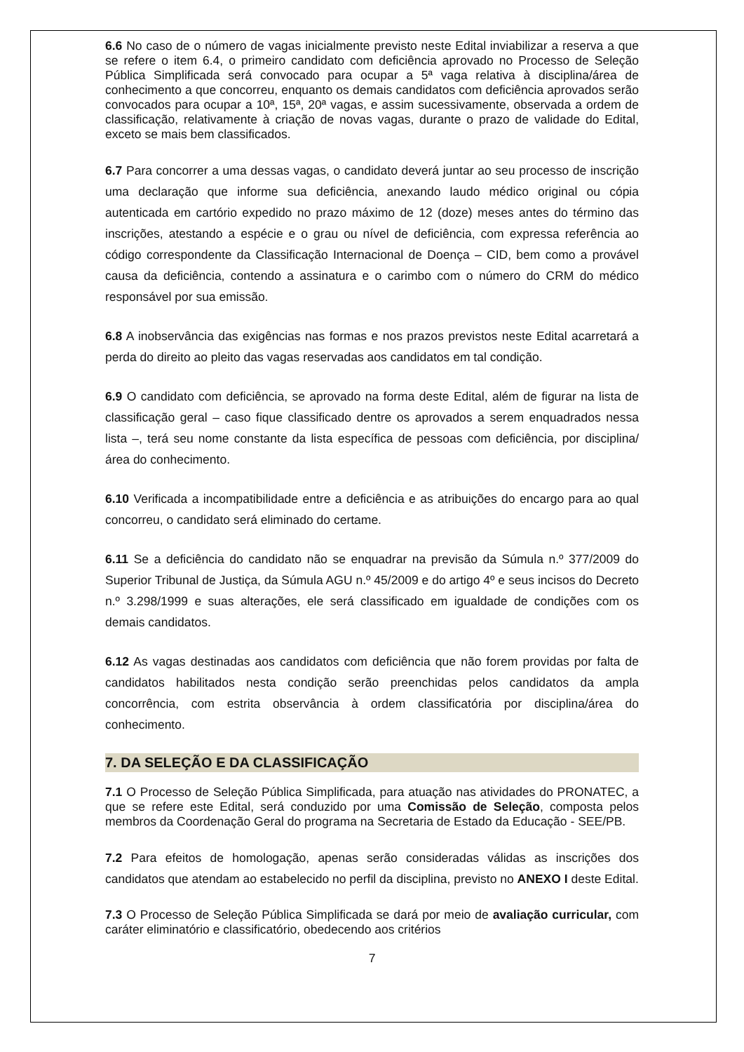6.6 No caso de o número de vagas inicialmente previsto neste Edital inviabilizar a reserva a que se refere o item 6.4, o primeiro candidato com deficiência aprovado no Processo de Seleção Pública Simplificada será convocado para ocupar a 5ª vaga relativa à disciplina/área de conhecimento a que concorreu, enquanto os demais candidatos com deficiência aprovados serão convocados para ocupar a 10ª, 15ª, 20ª vagas, e assim sucessivamente, observada a ordem de classificação, relativamente à criação de novas vagas, durante o prazo de validade do Edital, exceto se mais bem classificados.
6.7 Para concorrer a uma dessas vagas, o candidato deverá juntar ao seu processo de inscrição uma declaração que informe sua deficiência, anexando laudo médico original ou cópia autenticada em cartório expedido no prazo máximo de 12 (doze) meses antes do término das inscrições, atestando a espécie e o grau ou nível de deficiência, com expressa referência ao código correspondente da Classificação Internacional de Doença – CID, bem como a provável causa da deficiência, contendo a assinatura e o carimbo com o número do CRM do médico responsável por sua emissão.
6.8 A inobservância das exigências nas formas e nos prazos previstos neste Edital acarretará a perda do direito ao pleito das vagas reservadas aos candidatos em tal condição.
6.9 O candidato com deficiência, se aprovado na forma deste Edital, além de figurar na lista de classificação geral – caso fique classificado dentre os aprovados a serem enquadrados nessa lista –, terá seu nome constante da lista específica de pessoas com deficiência, por disciplina/área do conhecimento.
6.10 Verificada a incompatibilidade entre a deficiência e as atribuições do encargo para ao qual concorreu, o candidato será eliminado do certame.
6.11 Se a deficiência do candidato não se enquadrar na previsão da Súmula n.º 377/2009 do Superior Tribunal de Justiça, da Súmula AGU n.º 45/2009 e do artigo 4º e seus incisos do Decreto n.º 3.298/1999 e suas alterações, ele será classificado em igualdade de condições com os demais candidatos.
6.12 As vagas destinadas aos candidatos com deficiência que não forem providas por falta de candidatos habilitados nesta condição serão preenchidas pelos candidatos da ampla concorrência, com estrita observância à ordem classificatória por disciplina/área do conhecimento.
7. DA SELEÇÃO E DA CLASSIFICAÇÃO
7.1 O Processo de Seleção Pública Simplificada, para atuação nas atividades do PRONATEC, a que se refere este Edital, será conduzido por uma Comissão de Seleção, composta pelos membros da Coordenação Geral do programa na Secretaria de Estado da Educação - SEE/PB.
7.2 Para efeitos de homologação, apenas serão consideradas válidas as inscrições dos candidatos que atendam ao estabelecido no perfil da disciplina, previsto no ANEXO I deste Edital.
7.3 O Processo de Seleção Pública Simplificada se dará por meio de avaliação curricular, com caráter eliminatório e classificatório, obedecendo aos critérios
7